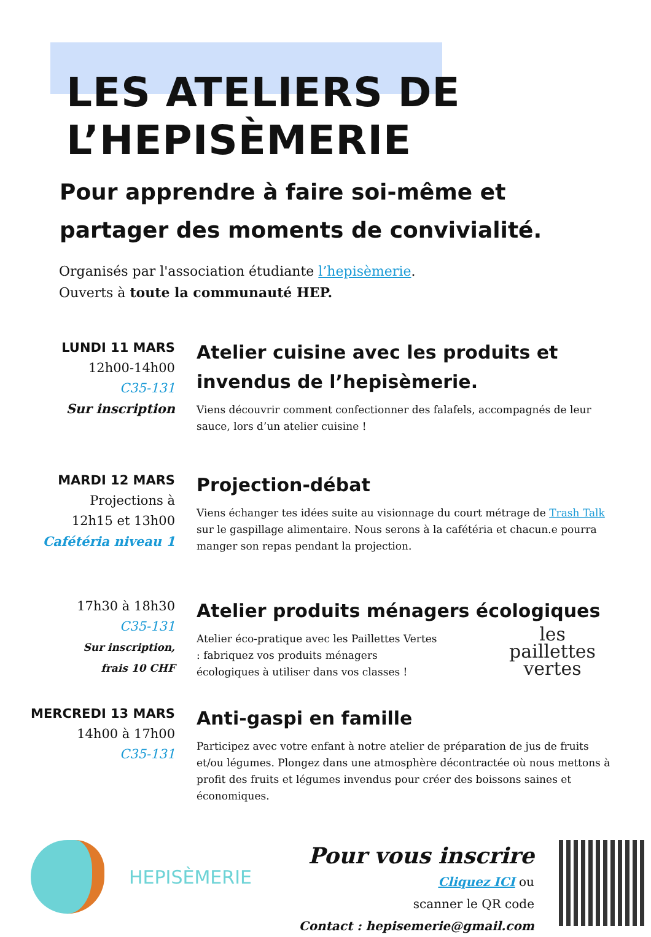LES ATELIERS DE
L’HEPISÈMERIE
Pour apprendre à faire soi-même et
partager des moments de convivialité.
Organisés par l'association étudiante l’hepisèmerie.
Ouverts à toute la communauté HEP.
LUNDI 11 MARS
12h00-14h00
C35-131
Sur inscription
Atelier cuisine avec les produits et invendus de l’hepisèmerie.
Viens découvrir comment confectionner des falafels, accompagnés de leur sauce, lors d’un atelier cuisine !
MARDI 12 MARS
Projections à
12h15 et 13h00
Cafétéria niveau 1
Projection-débat
Viens échanger tes idées suite au visionnage du court métrage de Trash Talk sur le gaspillage alimentaire. Nous serons à la cafétéria et chacun.e pourra manger son repas pendant la projection.
17h30 à 18h30
C35-131
Sur inscription,
frais 10 CHF
Atelier produits ménagers écologiques
Atelier éco-pratique avec les Paillettes Vertes : fabriquez vos produits ménagers écologiques à utiliser dans vos classes !
les
paillettes
vertes
MERCREDI 13 MARS
14h00 à 17h00
C35-131
Anti-gaspi en famille
Participez avec votre enfant à notre atelier de préparation de jus de fruits et/ou légumes. Plongez dans une atmosphère décontractée où nous mettons à profit des fruits et légumes invendus pour créer des boissons saines et économiques.
HEPISÈMERIE
Pour vous inscrire
Cliquez ICI ou
scanner le QR code
Contact : hepisemerie@gmail.com